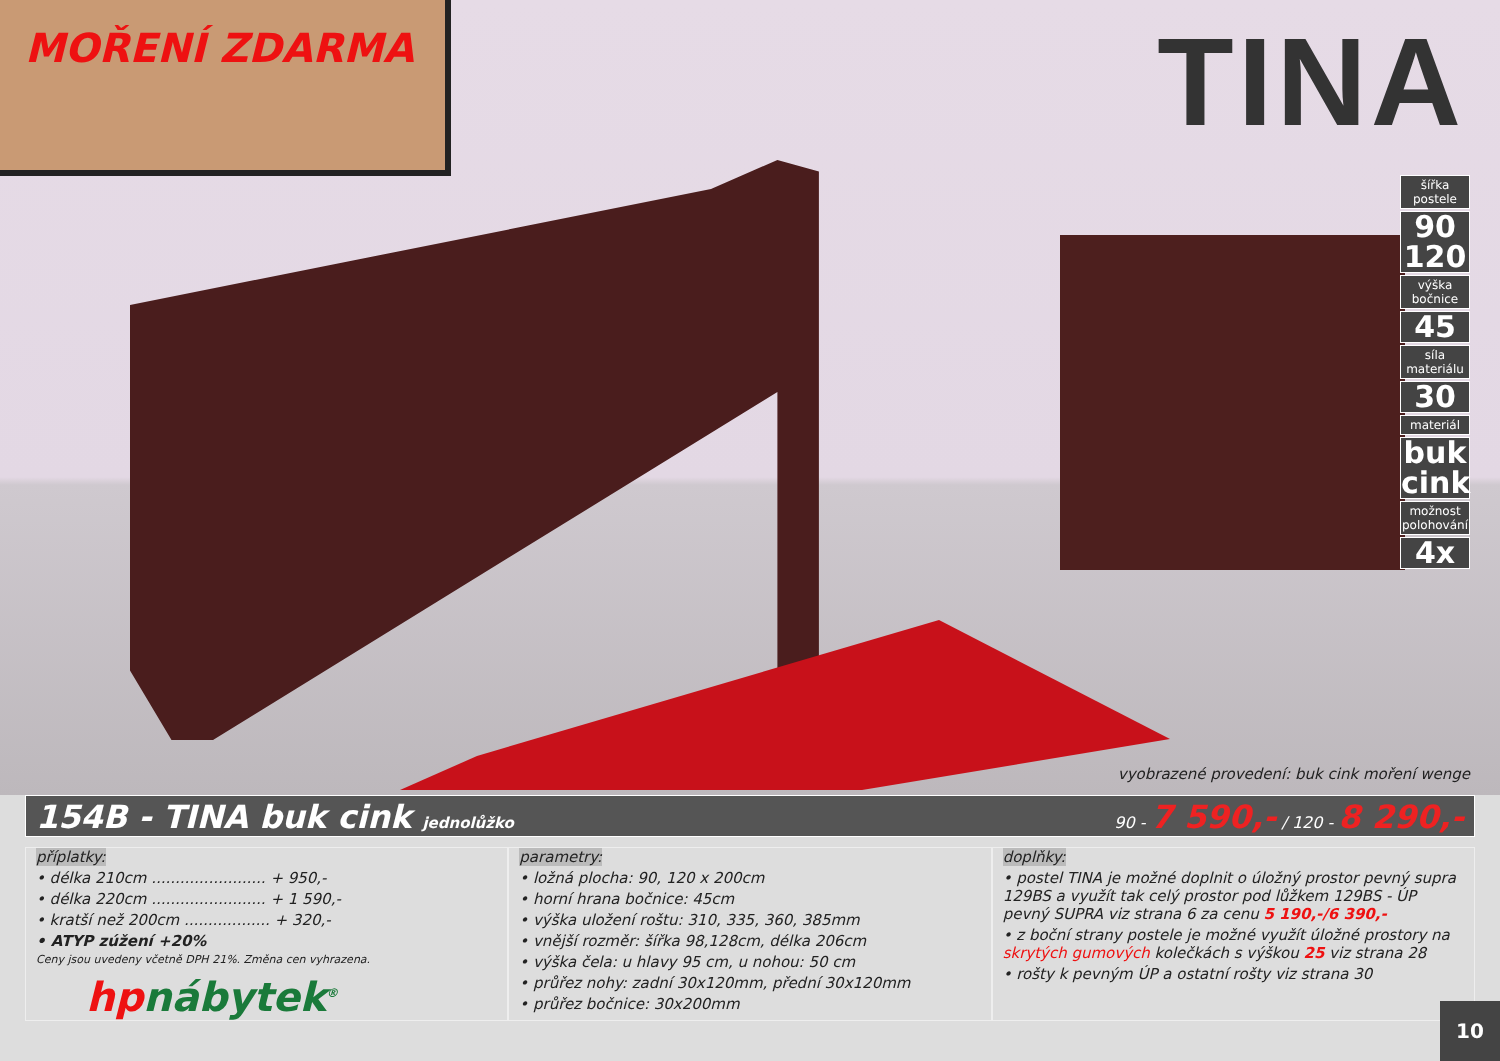MOŘENÍ ZDARMA TINA
šířka postele
90
120
výška bočnice
45
síla materiálu
30
materiál
buk
cink
možnost polohování
4x
vyobrazené provedení: buk cink moření wenge
154B - TINA buk cink jednolůžko 90 - 7 590,- / 120 - 8 290,-
příplatky:
• délka 210cm ........................ + 950,-
• délka 220cm ........................ + 1 590,-
• kratší než 200cm .................. + 320,-
• ATYP zúžení +20%
Ceny jsou uvedeny včetně DPH 21%. Změna cen vyhrazena.
hpnábytek<sup>®</sup>
parametry:
• ložná plocha: 90, 120 x 200cm
• horní hrana bočnice: 45cm
• výška uložení roštu: 310, 335, 360, 385mm
• vnější rozměr: šířka 98,128cm, délka 206cm
• výška čela: u hlavy 95 cm, u nohou: 50 cm
• průřez nohy: zadní 30x120mm, přední 30x120mm
• průřez bočnice: 30x200mm
doplňky:
• postel TINA je možné doplnit o úložný prostor pevný supra 129BS a využít tak celý prostor pod lůžkem 129BS - ÚP pevný SUPRA viz strana 6 za cenu 5 190,-/6 390,-
• z boční strany postele je možné využít úložné prostory na skrytých gumových kolečkách s výškou 25 viz strana 28
• rošty k pevným ÚP a ostatní rošty viz strana 30
10